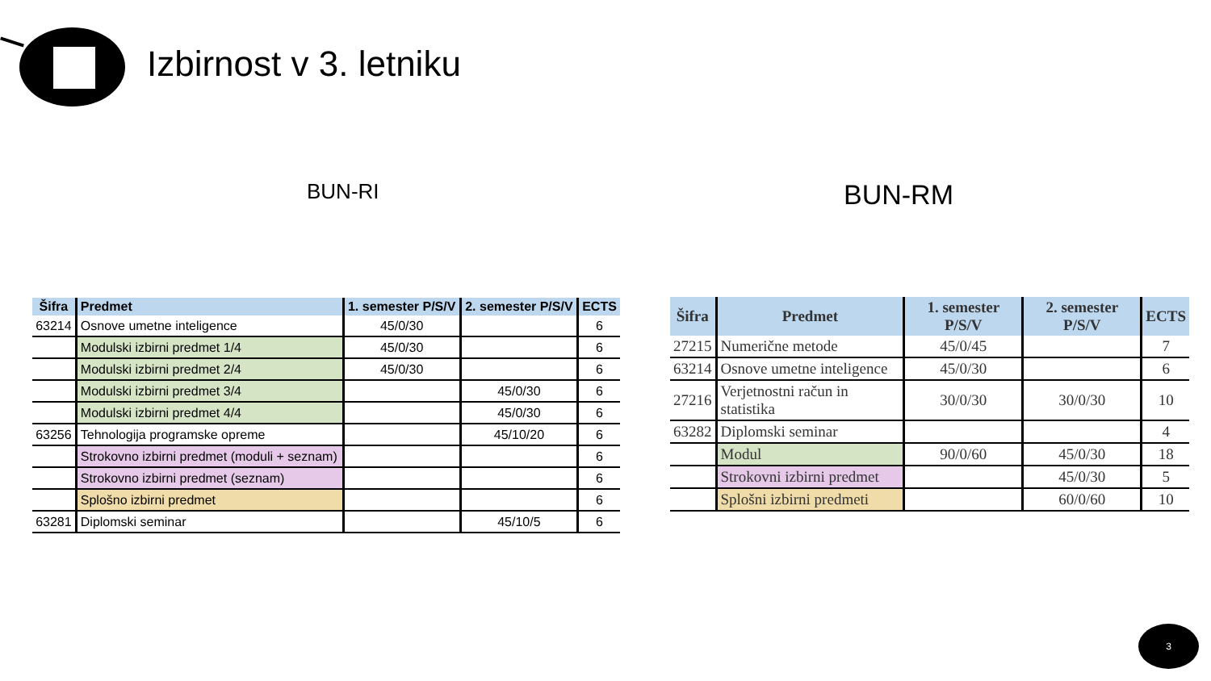Izbirnost v 3. letniku
BUN-RI BUN-RM
| Šifra | Predmet | 1. semester P/S/V | 2. semester P/S/V | ECTS |
| --- | --- | --- | --- | --- |
| 63214 | Osnove umetne inteligence | 45/0/30 | | 6 |
| | Modulski izbirni predmet 1/4 | 45/0/30 | | 6 |
| | Modulski izbirni predmet 2/4 | 45/0/30 | | 6 |
| | Modulski izbirni predmet 3/4 | | 45/0/30 | 6 |
| | Modulski izbirni predmet 4/4 | | 45/0/30 | 6 |
| 63256 | Tehnologija programske opreme | | 45/10/20 | 6 |
| | Strokovno izbirni predmet (moduli + seznam) | | | 6 |
| | Strokovno izbirni predmet (seznam) | | | 6 |
| | Splošno izbirni predmet | | | 6 |
| 63281 | Diplomski seminar | | 45/10/5 | 6 |
| Šifra | Predmet | 1. semester P/S/V | 2. semester P/S/V | ECTS |
| --- | --- | --- | --- | --- |
| 27215 | Numerične metode | 45/0/45 | | 7 |
| 63214 | Osnove umetne inteligence | 45/0/30 | | 6 |
| 27216 | Verjetnostni račun in statistika | 30/0/30 | 30/0/30 | 10 |
| 63282 | Diplomski seminar | | | 4 |
| | Modul | 90/0/60 | 45/0/30 | 18 |
| | Strokovni izbirni predmet | | 45/0/30 | 5 |
| | Splošni izbirni predmeti | | 60/0/60 | 10 |
3